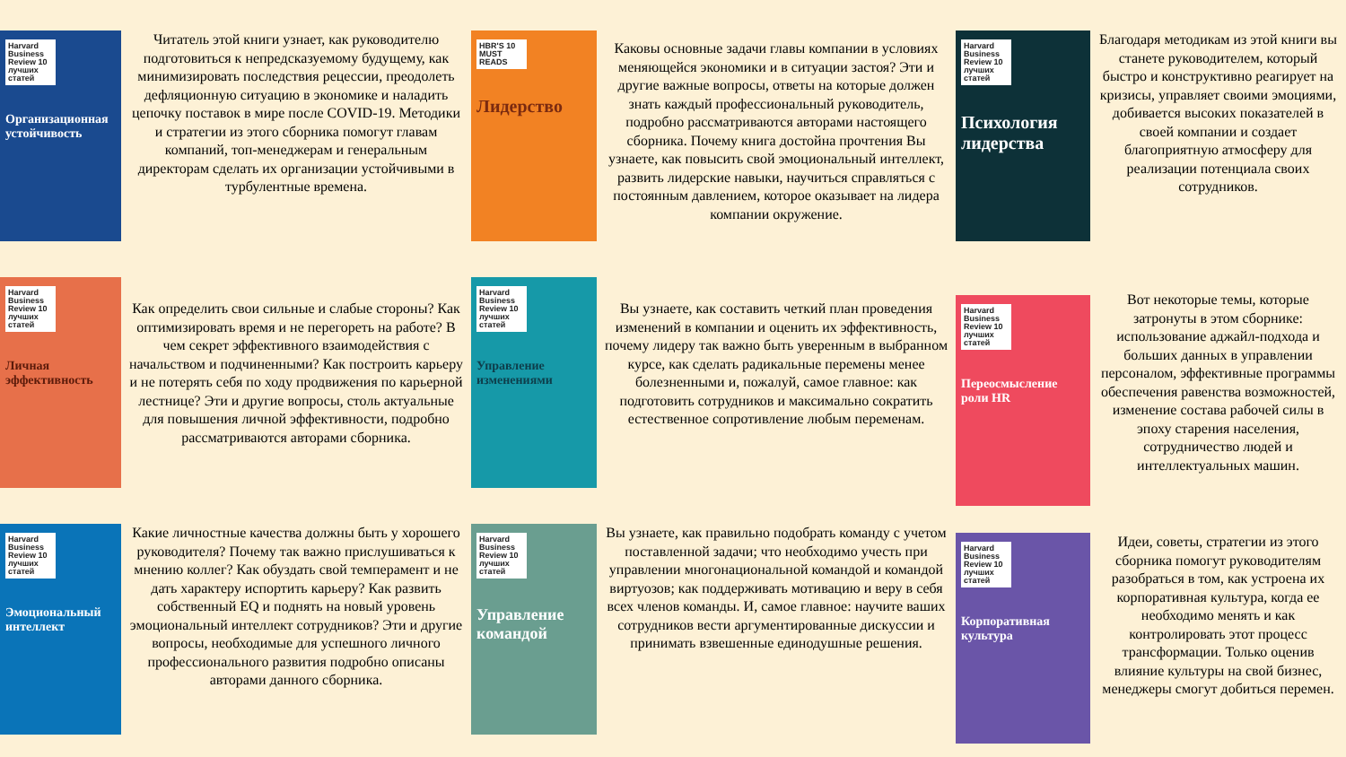Harvard Business Review 10 лучших статей
Организационная устойчивость
Читатель этой книги узнает, как руководителю подготовиться к непредсказуемому будущему, как минимизировать последствия рецессии, преодолеть дефляционную ситуацию в экономике и наладить цепочку поставок в мире после COVID-19. Методики и стратегии из этого сборника помогут главам компаний, топ-менеджерам и генеральным директорам сделать их организации устойчивыми в турбулентные времена.
HBR'S 10 MUST READS
Лидерство
Каковы основные задачи главы компании в условиях меняющейся экономики и в ситуации застоя? Эти и другие важные вопросы, ответы на которые должен знать каждый профессиональный руководитель, подробно рассматриваются авторами настоящего сборника. Почему книга достойна прочтения Вы узнаете, как повысить свой эмоциональный интеллект, развить лидерские навыки, научиться справляться с постоянным давлением, которое оказывает на лидера компании окружение.
Harvard Business Review 10 лучших статей
Психология лидерства
Благодаря методикам из этой книги вы станете руководителем, который быстро и конструктивно реагирует на кризисы, управляет своими эмоциями, добивается высоких показателей в своей компании и создает благоприятную атмосферу для реализации потенциала своих сотрудников.
Harvard Business Review 10 лучших статей
Личная эффективность
Как определить свои сильные и слабые стороны? Как оптимизировать время и не перегореть на работе? В чем секрет эффективного взаимодействия с начальством и подчиненными? Как построить карьеру и не потерять себя по ходу продвижения по карьерной лестнице? Эти и другие вопросы, столь актуальные для повышения личной эффективности, подробно рассматриваются авторами сборника.
Harvard Business Review 10 лучших статей
Управление изменениями
Вы узнаете, как составить четкий план проведения изменений в компании и оценить их эффективность, почему лидеру так важно быть уверенным в выбранном курсе, как сделать радикальные перемены менее болезненными и, пожалуй, самое главное: как подготовить сотрудников и максимально сократить естественное сопротивление любым переменам.
Harvard Business Review 10 лучших статей
Переосмысление роли HR
Вот некоторые темы, которые затронуты в этом сборнике: использование аджайл-подхода и больших данных в управлении персоналом, эффективные программы обеспечения равенства возможностей, изменение состава рабочей силы в эпоху старения населения, сотрудничество людей и интеллектуальных машин.
Harvard Business Review 10 лучших статей
Эмоциональный интеллект
Какие личностные качества должны быть у хорошего руководителя? Почему так важно прислушиваться к мнению коллег? Как обуздать свой темперамент и не дать характеру испортить карьеру? Как развить собственный EQ и поднять на новый уровень эмоциональный интеллект сотрудников? Эти и другие вопросы, необходимые для успешного личного профессионального развития подробно описаны авторами данного сборника.
Harvard Business Review 10 лучших статей
Управление командой
Вы узнаете, как правильно подобрать команду с учетом поставленной задачи; что необходимо учесть при управлении многонациональной командой и командой виртуозов; как поддерживать мотивацию и веру в себя всех членов команды. И, самое главное: научите ваших сотрудников вести аргументированные дискуссии и принимать взвешенные единодушные решения.
Harvard Business Review 10 лучших статей
Корпоративная культура
Идеи, советы, стратегии из этого сборника помогут руководителям разобраться в том, как устроена их корпоративная культура, когда ее необходимо менять и как контролировать этот процесс трансформации. Только оценив влияние культуры на свой бизнес, менеджеры смогут добиться перемен.